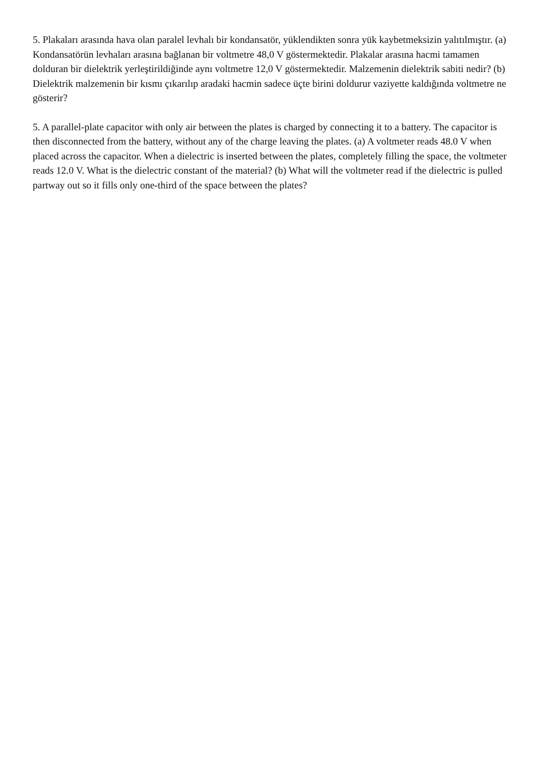5. Plakaları arasında hava olan paralel levhalı bir kondansatör, yüklendikten sonra yük kaybetmeksizin yalıtılmıştır. (a) Kondansatörün levhaları arasına bağlanan bir voltmetre 48,0 V göstermektedir. Plakalar arasına hacmi tamamen dolduran bir dielektrik yerleştirildiğinde aynı voltmetre 12,0 V göstermektedir. Malzemenin dielektrik sabiti nedir? (b) Dielektrik malzemenin bir kısmı çıkarılıp aradaki hacmin sadece üçte birini doldurur vaziyette kaldığında voltmetre ne gösterir?
5. A parallel-plate capacitor with only air between the plates is charged by connecting it to a battery. The capacitor is then disconnected from the battery, without any of the charge leaving the plates. (a) A voltmeter reads 48.0 V when placed across the capacitor. When a dielectric is inserted between the plates, completely filling the space, the voltmeter reads 12.0 V. What is the dielectric constant of the material? (b) What will the voltmeter read if the dielectric is pulled partway out so it fills only one-third of the space between the plates?